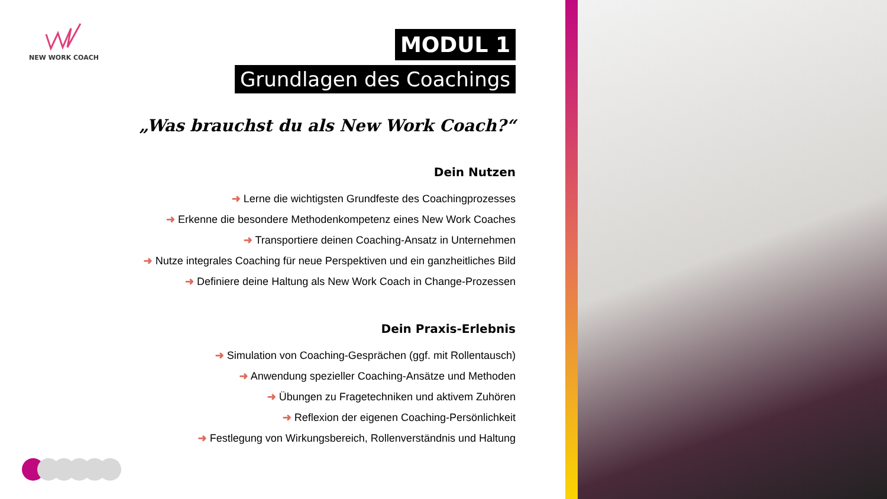NEW WORK COACH
MODUL 1
Grundlagen des Coachings
„Was brauchst du als New Work Coach?“
Dein Nutzen
➜ Lerne die wichtigsten Grundfeste des Coachingprozesses
➜ Erkenne die besondere Methodenkompetenz eines New Work Coaches
➜ Transportiere deinen Coaching-Ansatz in Unternehmen
➜ Nutze integrales Coaching für neue Perspektiven und ein ganzheitliches Bild
➜ Definiere deine Haltung als New Work Coach in Change-Prozessen
Dein Praxis-Erlebnis
➜ Simulation von Coaching-Gesprächen (ggf. mit Rollentausch)
➜ Anwendung spezieller Coaching-Ansätze und Methoden
➜ Übungen zu Fragetechniken und aktivem Zuhören
➜ Reflexion der eigenen Coaching-Persönlichkeit
➜ Festlegung von Wirkungsbereich, Rollenverständnis und Haltung